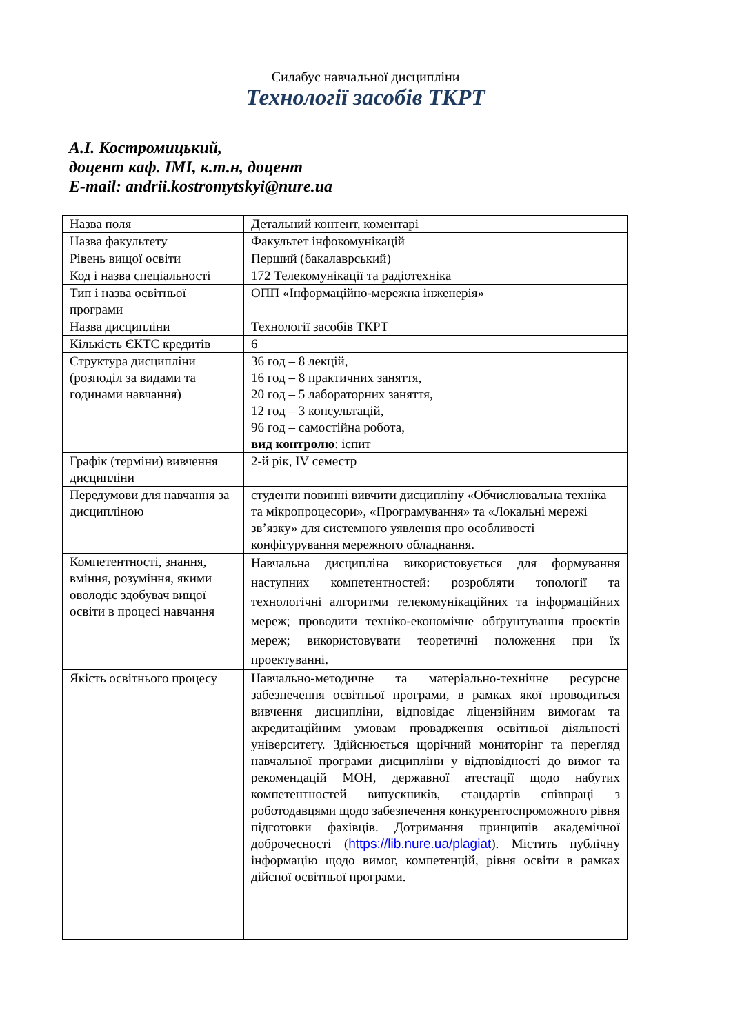Силабус навчальної дисципліни
Технології засобів ТКРТ
А.І. Костромицький,
доцент каф. ІМІ, к.т.н, доцент
E-mail: andrii.kostromytskyi@nure.ua
| Назва поля | Детальний контент, коментарі |
| Назва факультету | Факультет інфокомунікацій |
| Рівень вищої освіти | Перший (бакалаврський) |
| Код і назва спеціальності | 172 Телекомунікації та радіотехніка |
| Тип і назва освітньої програми | ОПП «Інформаційно-мережна інженерія» |
| Назва дисципліни | Технології засобів ТКРТ |
| Кількість ЄКТС кредитів | 6 |
| Структура дисципліни (розподіл за видами та годинами навчання) | 36 год – 8 лекцій, 16 год – 8 практичних заняття, 20 год – 5 лабораторних заняття, 12 год – 3 консультацій, 96 год – самостійна робота, вид контролю : іспит |
| Графік (терміни) вивчення дисципліни | 2-й рік, IV семестр |
| Передумови для навчання за дисципліною | студенти повинні вивчити дисципліну «Обчислювальна техніка та мікропроцесори», «Програмування» та «Локальні мережі зв’язку» для системного уявлення про особливості конфігурування мережного обладнання. |
| Компетентності, знання, вміння, розуміння, якими оволодіє здобувач вищої освіти в процесі навчання | Навчальна дисципліна використовується для формування наступних компетентностей: розробляти топології та технологічні алгоритми телекомунікаційних та інформаційних мереж; проводити техніко-економічне обґрунтування проектів мереж; використовувати теоретичні положення при їх проектуванні. |
| Якість освітнього процесу | Навчально-методичне та матеріально-технічне ресурсне забезпечення освітньої програми, в рамках якої проводиться вивчення дисципліни, відповідає ліцензійним вимогам та акредитаційним умовам провадження освітньої діяльності університету. Здійснюється щорічний мониторінг та перегляд навчальної програми дисципліни у відповідності до вимог та рекомендацій МОН, державної атестації щодо набутих компетентностей випускників, стандартів співпраці з роботодавцями щодо забезпечення конкурентоспроможного рівня підготовки фахівців. Дотримання принципів академічної доброчесності ( https://lib.nure.ua/plagiat ). Містить публічну інформацію щодо вимог, компетенцій, рівня освіти в рамках дійсної освітньої програми. |